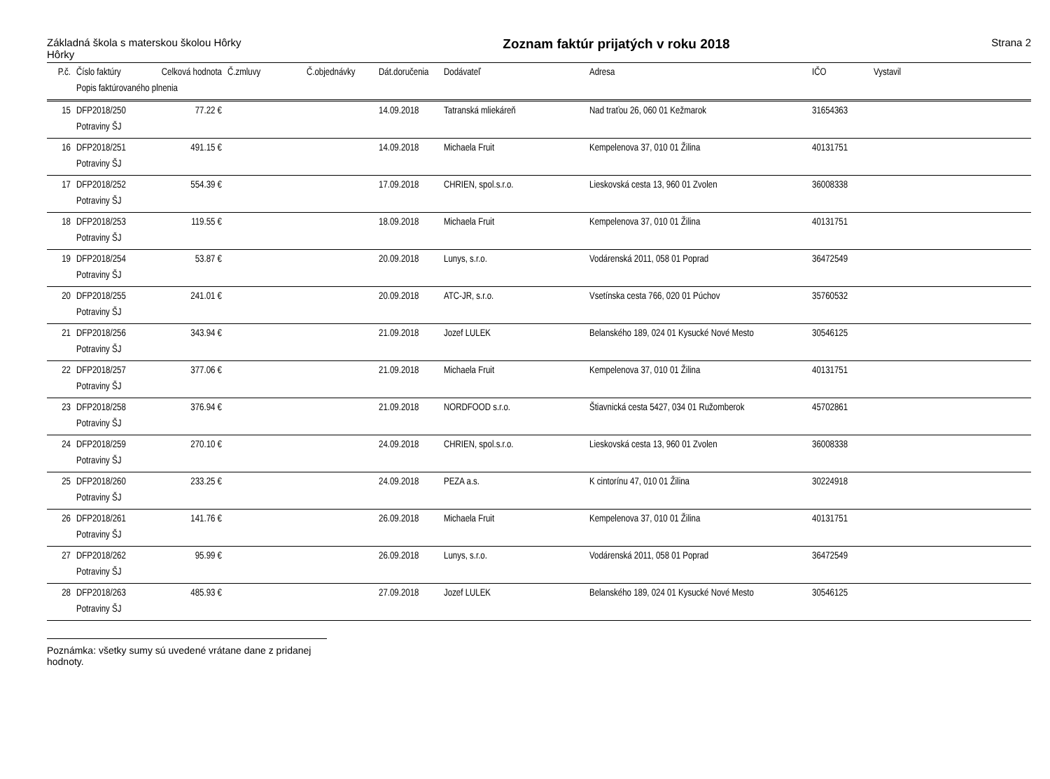Základná škola s materskou školou Hôrky
Hôrky
Zoznam faktúr prijatých v roku 2018
Strana 2
| P.č. | Číslo faktúry | Celková hodnota | Č.zmluvy | Č.objednávky | Dát.doručenia | Dodávateľ | Adresa | IČO | Vystavil |
| --- | --- | --- | --- | --- | --- | --- | --- | --- | --- |
| | Popis faktúrovaného plnenia | | | | | | | | |
| 15 | DFP2018/250 | 77.22 € | | | 14.09.2018 | Tatranská mliekáreň | Nad traťou 26, 060 01 Kežmarok | 31654363 | |
| | Potraviny ŠJ | | | | | | | | |
| 16 | DFP2018/251 | 491.15 € | | | 14.09.2018 | Michaela Fruit | Kempelenova 37, 010 01 Žilina | 40131751 | |
| | Potraviny ŠJ | | | | | | | | |
| 17 | DFP2018/252 | 554.39 € | | | 17.09.2018 | CHRIEN, spol.s.r.o. | Lieskovská cesta 13, 960 01 Zvolen | 36008338 | |
| | Potraviny ŠJ | | | | | | | | |
| 18 | DFP2018/253 | 119.55 € | | | 18.09.2018 | Michaela Fruit | Kempelenova 37, 010 01 Žilina | 40131751 | |
| | Potraviny ŠJ | | | | | | | | |
| 19 | DFP2018/254 | 53.87 € | | | 20.09.2018 | Lunys, s.r.o. | Vodárenská 2011, 058 01 Poprad | 36472549 | |
| | Potraviny ŠJ | | | | | | | | |
| 20 | DFP2018/255 | 241.01 € | | | 20.09.2018 | ATC-JR, s.r.o. | Vsetínska cesta 766, 020 01 Púchov | 35760532 | |
| | Potraviny ŠJ | | | | | | | | |
| 21 | DFP2018/256 | 343.94 € | | | 21.09.2018 | Jozef LULEK | Belanského 189, 024 01 Kysucké Nové Mesto | 30546125 | |
| | Potraviny ŠJ | | | | | | | | |
| 22 | DFP2018/257 | 377.06 € | | | 21.09.2018 | Michaela Fruit | Kempelenova 37, 010 01 Žilina | 40131751 | |
| | Potraviny ŠJ | | | | | | | | |
| 23 | DFP2018/258 | 376.94 € | | | 21.09.2018 | NORDFOOD s.r.o. | Štiavnická cesta 5427, 034 01 Ružomberok | 45702861 | |
| | Potraviny ŠJ | | | | | | | | |
| 24 | DFP2018/259 | 270.10 € | | | 24.09.2018 | CHRIEN, spol.s.r.o. | Lieskovská cesta 13, 960 01 Zvolen | 36008338 | |
| | Potraviny ŠJ | | | | | | | | |
| 25 | DFP2018/260 | 233.25 € | | | 24.09.2018 | PEZA a.s. | K cintorínu 47, 010 01 Žilina | 30224918 | |
| | Potraviny ŠJ | | | | | | | | |
| 26 | DFP2018/261 | 141.76 € | | | 26.09.2018 | Michaela Fruit | Kempelenova 37, 010 01 Žilina | 40131751 | |
| | Potraviny ŠJ | | | | | | | | |
| 27 | DFP2018/262 | 95.99 € | | | 26.09.2018 | Lunys, s.r.o. | Vodárenská 2011, 058 01 Poprad | 36472549 | |
| | Potraviny ŠJ | | | | | | | | |
| 28 | DFP2018/263 | 485.93 € | | | 27.09.2018 | Jozef LULEK | Belanského 189, 024 01 Kysucké Nové Mesto | 30546125 | |
| | Potraviny ŠJ | | | | | | | | |
Poznámka: všetky sumy sú uvedené vrátane dane z pridanej hodnoty.